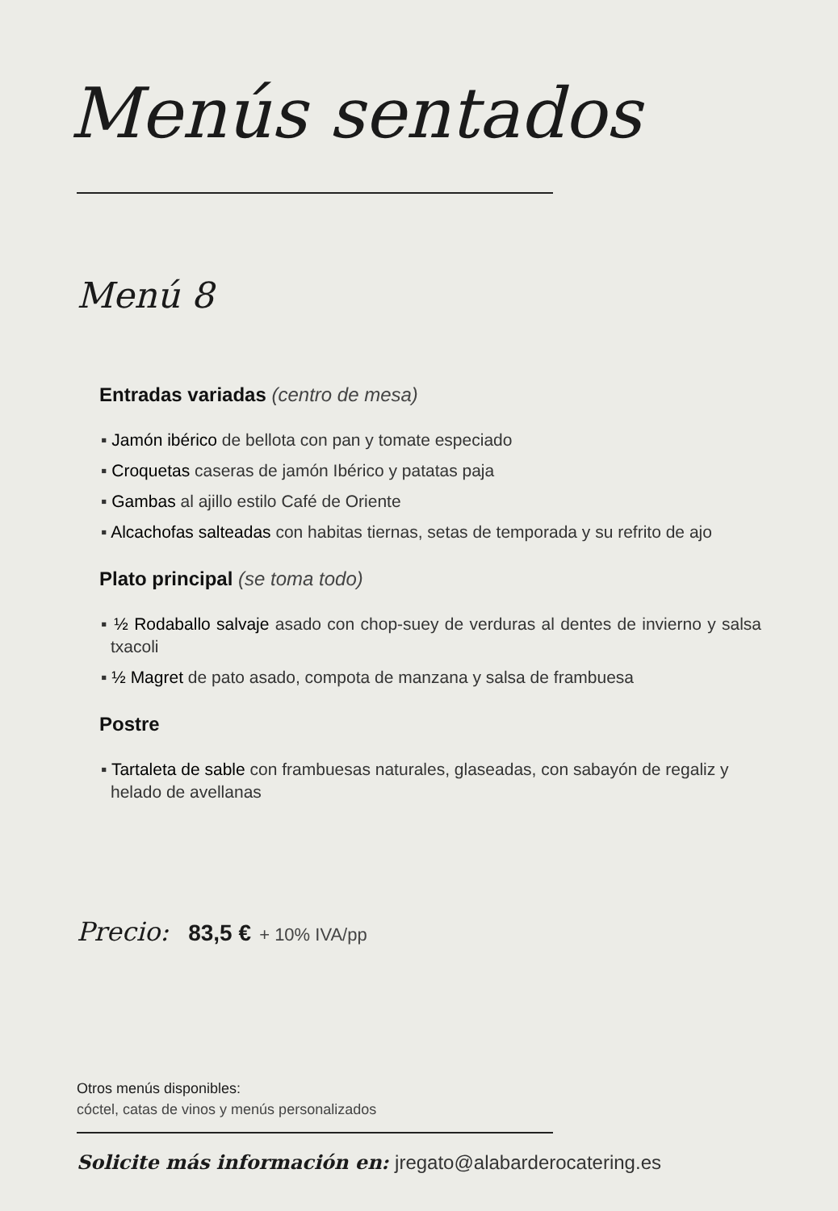Menús sentados
Menú 8
Entradas variadas (centro de mesa)
▪ Jamón ibérico de bellota con pan y tomate especiado
▪ Croquetas caseras de jamón Ibérico y patatas paja
▪ Gambas al ajillo estilo Café de Oriente
▪ Alcachofas salteadas con habitas tiernas, setas de temporada y su refrito de ajo
Plato principal (se toma todo)
▪ ½ Rodaballo salvaje asado con chop-suey de verduras al dentes de invierno y salsa txacoli
▪ ½ Magret de pato asado, compota de manzana y salsa de frambuesa
Postre
▪ Tartaleta de sable con frambuesas naturales, glaseadas, con sabayón de regaliz y helado de avellanas
Precio: 83,5 € + 10% IVA/pp
Otros menús disponibles:
cóctel, catas de vinos y menús personalizados
Solicite más información en: jregato@alabarderocatering.es